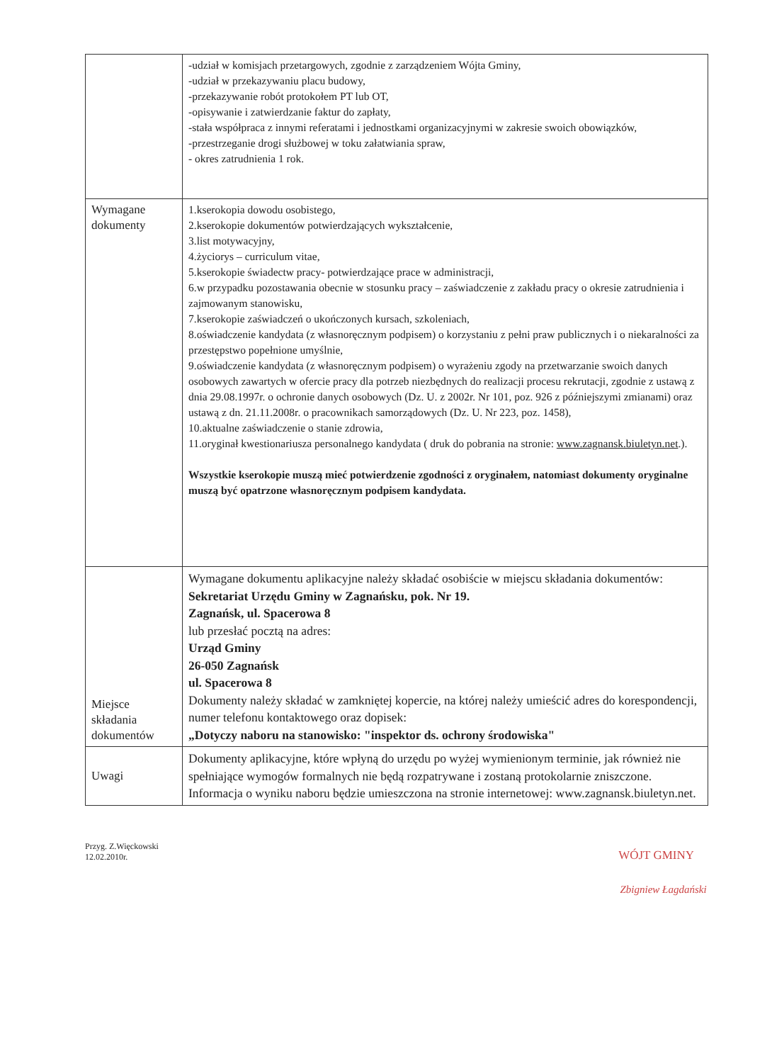| | -udział w komisjach przetargowych, zgodnie z zarządzeniem Wójta Gminy, -udział w przekazywaniu placu budowy, -przekazywanie robót protokołem PT lub OT, -opisywanie i zatwierdzanie faktur do zapłaty, -stała współpraca z innymi referatami i jednostkami organizacyjnymi w zakresie swoich obowiązków, -przestrzeganie drogi służbowej w toku załatwiania spraw, - okres zatrudnienia 1 rok. |
| Wymagane dokumenty | 1.kserokopia dowodu osobistego, 2.kserokopie dokumentów potwierdzających wykształcenie, 3.list motywacyjny, 4.życiorys – curriculum vitae, 5.kserokopie świadectw pracy- potwierdzające prace w administracji, 6.w przypadku pozostawania obecnie w stosunku pracy – zaświadczenie z zakładu pracy o okresie zatrudnienia i zajmowanym stanowisku, 7.kserokopie zaświadczeń o ukończonych kursach, szkoleniach, 8.oświadczenie kandydata (z własnoręcznym podpisem) o korzystaniu z pełni praw publicznych i o niekaralności za przestępstwo popełnione umyślnie, 9.oświadczenie kandydata (z własnoręcznym podpisem) o wyrażeniu zgody na przetwarzanie swoich danych osobowych zawartych w ofercie pracy dla potrzeb niezbędnych do realizacji procesu rekrutacji, zgodnie z ustawą z dnia 29.08.1997r. o ochronie danych osobowych (Dz. U. z 2002r. Nr 101, poz. 926 z późniejszymi zmianami) oraz ustawą z dn. 21.11.2008r. o pracownikach samorządowych (Dz. U. Nr 223, poz. 1458), 10.aktualne zaświadczenie o stanie zdrowia, 11.oryginał kwestionariusza personalnego kandydata ( druk do pobrania na stronie: www.zagnansk.biuletyn.net .). Wszystkie kserokopie muszą mieć potwierdzenie zgodności z oryginałem, natomiast dokumenty oryginalne muszą być opatrzone własnoręcznym podpisem kandydata. |
| Miejsce składania dokumentów | Wymagane dokumentu aplikacyjne należy składać osobiście w miejscu składania dokumentów: Sekretariat Urzędu Gminy w Zagnańsku, pok. Nr 19. Zagnańsk, ul. Spacerowa 8 lub przesłać pocztą na adres: Urząd Gminy 26-050 Zagnańsk ul. Spacerowa 8 Dokumenty należy składać w zamkniętej kopercie, na której należy umieścić adres do korespondencji, numer telefonu kontaktowego oraz dopisek: „Dotyczy naboru na stanowisko: "inspektor ds. ochrony środowiska" |
| Uwagi | Dokumenty aplikacyjne, które wpłyną do urzędu po wyżej wymienionym terminie, jak również nie spełniające wymogów formalnych nie będą rozpatrywane i zostaną protokolarnie zniszczone. Informacja o wyniku naboru będzie umieszczona na stronie internetowej: www.zagnansk.biuletyn.net. |
Przyg. Z.Więckowski
12.02.2010r.
WÓJT GMINY
Zbigniew Łagdański